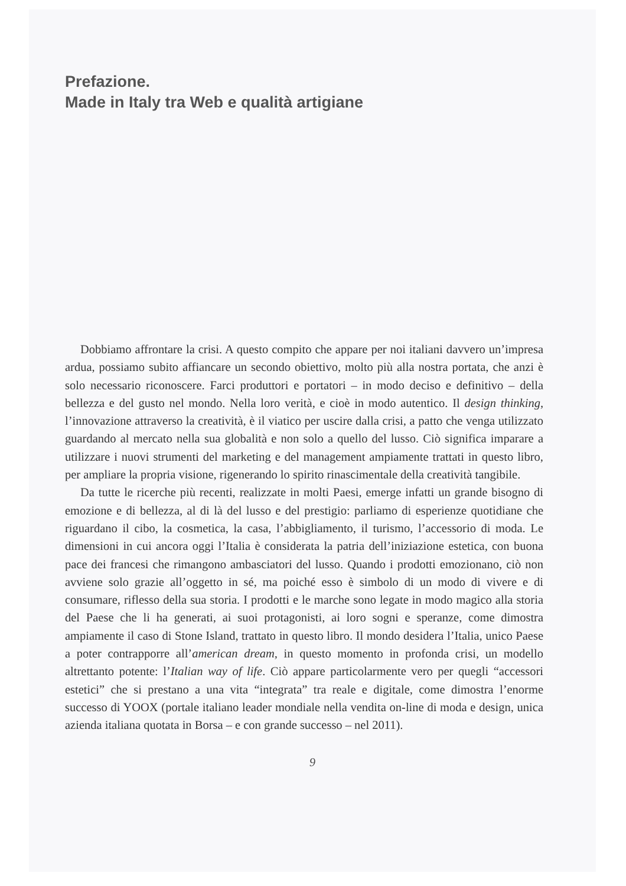Prefazione.
Made in Italy tra Web e qualità artigiane
Dobbiamo affrontare la crisi. A questo compito che appare per noi italiani davvero un’impresa ardua, possiamo subito affiancare un secondo obiettivo, molto più alla nostra portata, che anzi è solo necessario riconoscere. Farci produttori e portatori – in modo deciso e definitivo – della bellezza e del gusto nel mondo. Nella loro verità, e cioè in modo autentico. Il design thinking, l’innovazione attraverso la creatività, è il viatico per uscire dalla crisi, a patto che venga utilizzato guardando al mercato nella sua globalità e non solo a quello del lusso. Ciò significa imparare a utilizzare i nuovi strumenti del marketing e del management ampiamente trattati in questo libro, per ampliare la propria visione, rigenerando lo spirito rinascimentale della creatività tangibile.
Da tutte le ricerche più recenti, realizzate in molti Paesi, emerge infatti un grande bisogno di emozione e di bellezza, al di là del lusso e del prestigio: parliamo di esperienze quotidiane che riguardano il cibo, la cosmetica, la casa, l’abbigliamento, il turismo, l’accessorio di moda. Le dimensioni in cui ancora oggi l’Italia è considerata la patria dell’iniziazione estetica, con buona pace dei francesi che rimangono ambasciatori del lusso. Quando i prodotti emozionano, ciò non avviene solo grazie all’oggetto in sé, ma poiché esso è simbolo di un modo di vivere e di consumare, riflesso della sua storia. I prodotti e le marche sono legate in modo magico alla storia del Paese che li ha generati, ai suoi protagonisti, ai loro sogni e speranze, come dimostra ampiamente il caso di Stone Island, trattato in questo libro. Il mondo desidera l’Italia, unico Paese a poter contrapporre all’american dream, in questo momento in profonda crisi, un modello altrettanto potente: l’Italian way of life. Ciò appare particolarmente vero per quegli “accessori estetici” che si prestano a una vita “integrata” tra reale e digitale, come dimostra l’enorme successo di YOOX (portale italiano leader mondiale nella vendita on-line di moda e design, unica azienda italiana quotata in Borsa – e con grande successo – nel 2011).
9